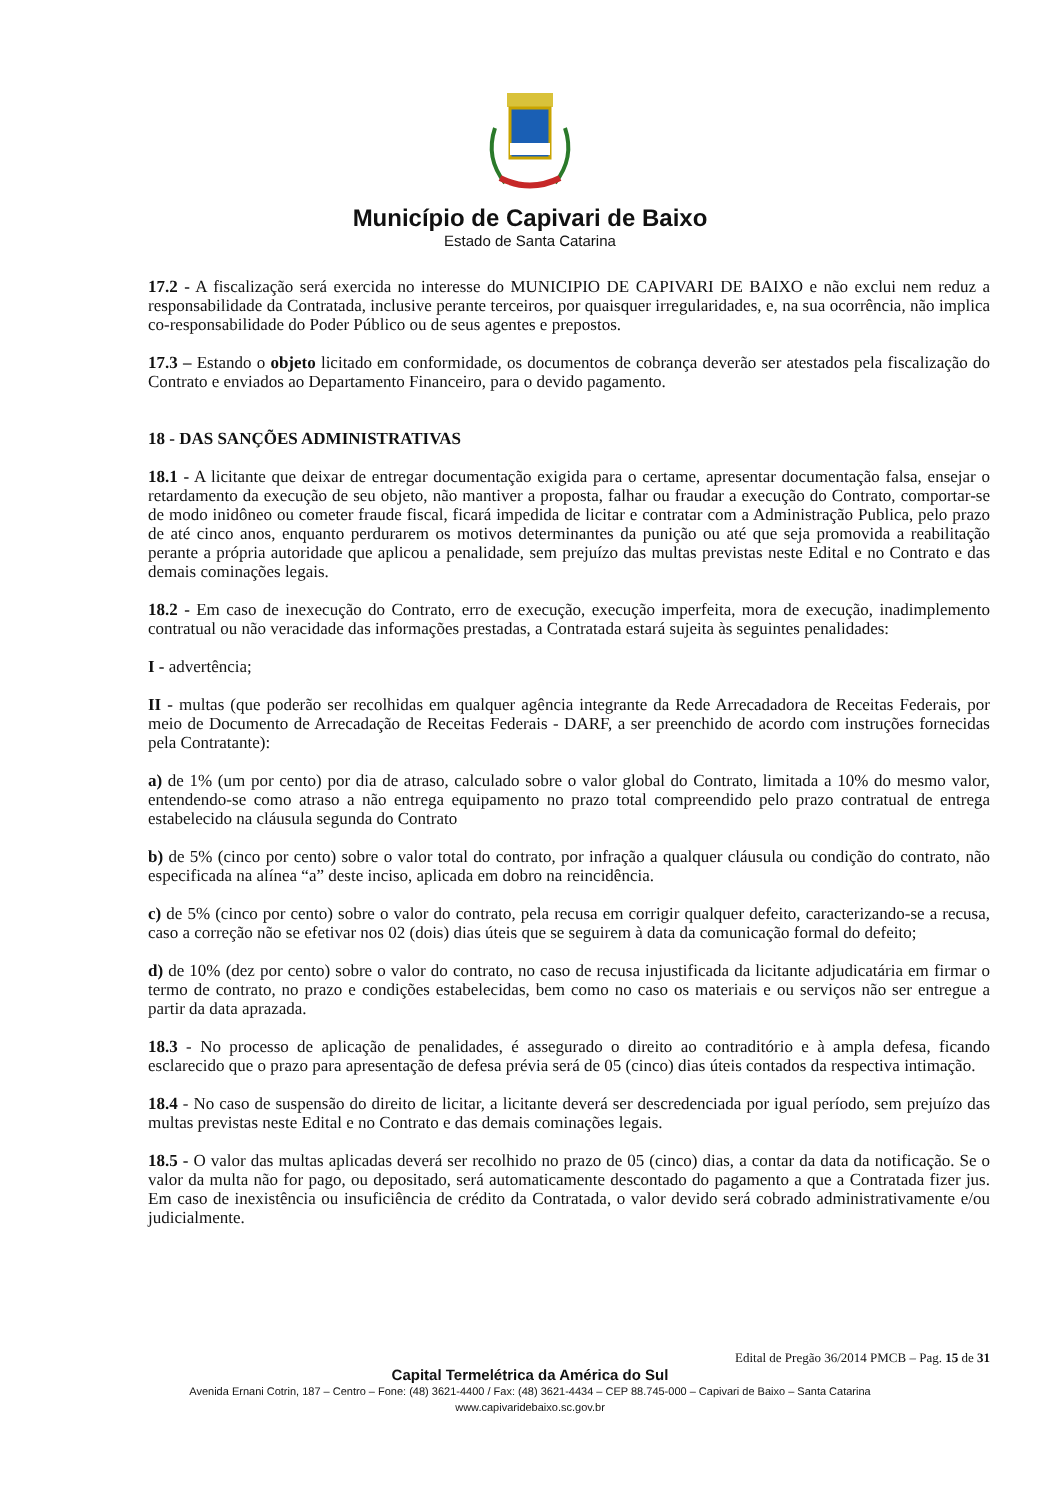Município de Capivari de Baixo
Estado de Santa Catarina
17.2 - A fiscalização será exercida no interesse do MUNICIPIO DE CAPIVARI DE BAIXO e não exclui nem reduz a responsabilidade da Contratada, inclusive perante terceiros, por quaisquer irregularidades, e, na sua ocorrência, não implica co-responsabilidade do Poder Público ou de seus agentes e prepostos.
17.3 – Estando o objeto licitado em conformidade, os documentos de cobrança deverão ser atestados pela fiscalização do Contrato e enviados ao Departamento Financeiro, para o devido pagamento.
18 - DAS SANÇÕES ADMINISTRATIVAS
18.1 - A licitante que deixar de entregar documentação exigida para o certame, apresentar documentação falsa, ensejar o retardamento da execução de seu objeto, não mantiver a proposta, falhar ou fraudar a execução do Contrato, comportar-se de modo inidôneo ou cometer fraude fiscal, ficará impedida de licitar e contratar com a Administração Publica, pelo prazo de até cinco anos, enquanto perdurarem os motivos determinantes da punição ou até que seja promovida a reabilitação perante a própria autoridade que aplicou a penalidade, sem prejuízo das multas previstas neste Edital e no Contrato e das demais cominações legais.
18.2 - Em caso de inexecução do Contrato, erro de execução, execução imperfeita, mora de execução, inadimplemento contratual ou não veracidade das informações prestadas, a Contratada estará sujeita às seguintes penalidades:
I - advertência;
II - multas (que poderão ser recolhidas em qualquer agência integrante da Rede Arrecadadora de Receitas Federais, por meio de Documento de Arrecadação de Receitas Federais - DARF, a ser preenchido de acordo com instruções fornecidas pela Contratante):
a) de 1% (um por cento) por dia de atraso, calculado sobre o valor global do Contrato, limitada a 10% do mesmo valor, entendendo-se como atraso a não entrega equipamento no prazo total compreendido pelo prazo contratual de entrega estabelecido na cláusula segunda do Contrato
b) de 5% (cinco por cento) sobre o valor total do contrato, por infração a qualquer cláusula ou condição do contrato, não especificada na alínea “a” deste inciso, aplicada em dobro na reincidência.
c) de 5% (cinco por cento) sobre o valor do contrato, pela recusa em corrigir qualquer defeito, caracterizando-se a recusa, caso a correção não se efetivar nos 02 (dois) dias úteis que se seguirem à data da comunicação formal do defeito;
d) de 10% (dez por cento) sobre o valor do contrato, no caso de recusa injustificada da licitante adjudicatária em firmar o termo de contrato, no prazo e condições estabelecidas, bem como no caso os materiais e ou serviços não ser entregue a partir da data aprazada.
18.3 - No processo de aplicação de penalidades, é assegurado o direito ao contraditório e à ampla defesa, ficando esclarecido que o prazo para apresentação de defesa prévia será de 05 (cinco) dias úteis contados da respectiva intimação.
18.4 - No caso de suspensão do direito de licitar, a licitante deverá ser descredenciada por igual período, sem prejuízo das multas previstas neste Edital e no Contrato e das demais cominações legais.
18.5 - O valor das multas aplicadas deverá ser recolhido no prazo de 05 (cinco) dias, a contar da data da notificação. Se o valor da multa não for pago, ou depositado, será automaticamente descontado do pagamento a que a Contratada fizer jus. Em caso de inexistência ou insuficiência de crédito da Contratada, o valor devido será cobrado administrativamente e/ou judicialmente.
Edital de Pregão 36/2014 PMCB – Pag. 15 de 31
Capital Termelétrica da América do Sul
Avenida Ernani Cotrin, 187 – Centro – Fone: (48) 3621-4400 / Fax: (48) 3621-4434 – CEP 88.745-000 – Capivari de Baixo – Santa Catarina
www.capivaridebaixo.sc.gov.br